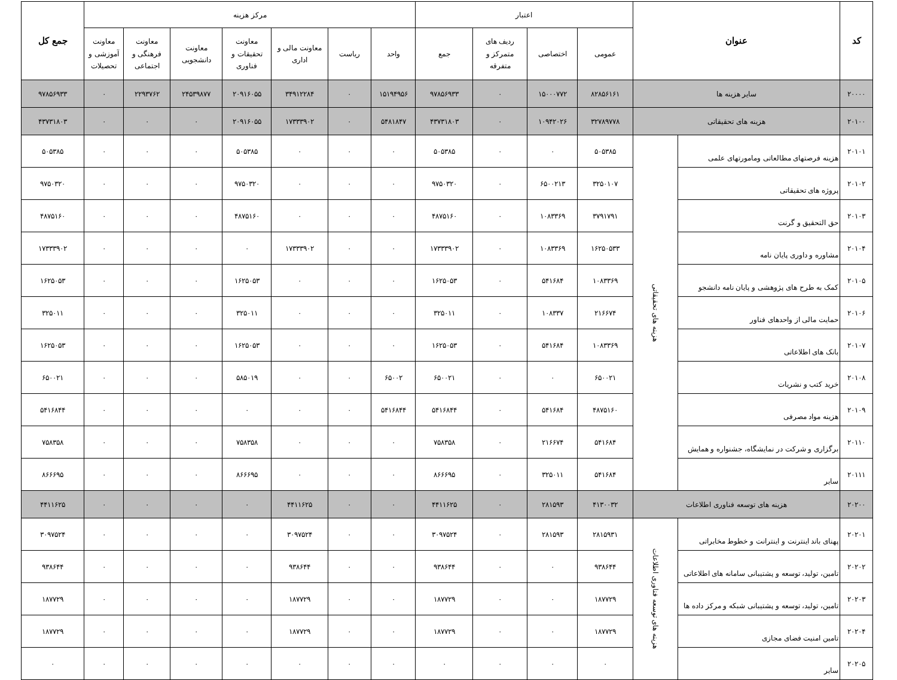| کد | عنوان | | اعتبار | | | | مرکز هزینه | | | | | | | جمع کل |
| --- | --- | --- | --- | --- | --- | --- | --- | --- | --- | --- | --- | --- | --- | --- |
| | | | عمومی | اختصاصی | ردیف های متمرکز و متفرقه | جمع | واحد | ریاست | معاونت مالی و اداری | معاونت تحقیقات و فناوری | معاونت دانشجویی | معاونت فرهنگی و اجتماعی | معاونت آموزشی و تحصیلات | |
| ۲۰۰۰۰ | سایر هزینه ها | | ۸۲۸۵۶۱۶۱ | ۱۵۰۰۰۷۷۲ | ۰ | ۹۷۸۵۶۹۳۳ | ۱۵۱۹۴۹۵۶ | ۰ | ۳۴۹۱۲۲۸۴ | ۲۰۹۱۶۰۵۵ | ۲۴۵۳۹۸۷۷ | ۲۲۹۳۷۶۲ | ۰ | ۹۷۸۵۶۹۳۳ |
| ۲۰۱۰۰ | هزینه های تحقیقاتی | | ۳۲۷۸۹۷۷۸ | ۱۰۹۴۲۰۲۶ | ۰ | ۴۳۷۳۱۸۰۳ | ۵۴۸۱۸۴۷ | ۰ | ۱۷۳۳۳۹۰۲ | ۲۰۹۱۶۰۵۵ | ۰ | ۰ | ۰ | ۴۳۷۳۱۸۰۳ |
| ۲۰۱۰۱ | هزینه فرصتهای مطالعاتی ومامورتهای علمی | هزینه های تحقیقاتی | ۵۰۵۳۸۵ | ۰ | ۰ | ۵۰۵۳۸۵ | ۰ | ۰ | ۰ | ۵۰۵۳۸۵ | ۰ | ۰ | ۰ | ۵۰۵۳۸۵ |
| ۲۰۱۰۲ | پروژه های تحقیقاتی | | ۳۲۵۰۱۰۷ | ۶۵۰۰۲۱۳ | ۰ | ۹۷۵۰۳۲۰ | ۰ | ۰ | ۰ | ۹۷۵۰۳۲۰ | ۰ | ۰ | ۰ | ۹۷۵۰۳۲۰ |
| ۲۰۱۰۳ | حق التحقیق و گرنت | | ۳۷۹۱۷۹۱ | ۱۰۸۳۳۶۹ | ۰ | ۴۸۷۵۱۶۰ | ۰ | ۰ | ۰ | ۴۸۷۵۱۶۰ | ۰ | ۰ | ۰ | ۴۸۷۵۱۶۰ |
| ۲۰۱۰۴ | مشاوره و داوری پایان نامه | | ۱۶۲۵۰۵۳۳ | ۱۰۸۳۳۶۹ | ۰ | ۱۷۳۳۳۹۰۲ | ۰ | ۰ | ۱۷۳۳۳۹۰۲ | ۰ | ۰ | ۰ | ۰ | ۱۷۳۳۳۹۰۲ |
| ۲۰۱۰۵ | کمک به طرح های پژوهشی و پایان نامه دانشجو | | ۱۰۸۳۳۶۹ | ۵۴۱۶۸۴ | ۰ | ۱۶۲۵۰۵۳ | ۰ | ۰ | ۰ | ۱۶۲۵۰۵۳ | ۰ | ۰ | ۰ | ۱۶۲۵۰۵۳ |
| ۲۰۱۰۶ | حمایت مالی از واحدهای فناور | | ۲۱۶۶۷۴ | ۱۰۸۳۳۷ | ۰ | ۳۲۵۰۱۱ | ۰ | ۰ | ۰ | ۳۲۵۰۱۱ | ۰ | ۰ | ۰ | ۳۲۵۰۱۱ |
| ۲۰۱۰۷ | بانک های اطلاعاتی | | ۱۰۸۳۳۶۹ | ۵۴۱۶۸۴ | ۰ | ۱۶۲۵۰۵۳ | ۰ | ۰ | ۰ | ۱۶۲۵۰۵۳ | ۰ | ۰ | ۰ | ۱۶۲۵۰۵۳ |
| ۲۰۱۰۸ | خرید کتب و نشریات | | ۶۵۰۰۲۱ | ۰ | ۰ | ۶۵۰۰۲۱ | ۶۵۰۰۲ | ۰ | ۰ | ۵۸۵۰۱۹ | ۰ | ۰ | ۰ | ۶۵۰۰۲۱ |
| ۲۰۱۰۹ | هزینه مواد مصرفی | | ۴۸۷۵۱۶۰ | ۵۴۱۶۸۴ | ۰ | ۵۴۱۶۸۴۴ | ۵۴۱۶۸۴۴ | ۰ | ۰ | ۰ | ۰ | ۰ | ۰ | ۵۴۱۶۸۴۴ |
| ۲۰۱۱۰ | برگزاری و شرکت در نمایشگاه، جشنواره و همایش | | ۵۴۱۶۸۴ | ۲۱۶۶۷۴ | ۰ | ۷۵۸۳۵۸ | ۰ | ۰ | ۰ | ۷۵۸۳۵۸ | ۰ | ۰ | ۰ | ۷۵۸۳۵۸ |
| ۲۰۱۱۱ | سایر | | ۵۴۱۶۸۴ | ۳۲۵۰۱۱ | ۰ | ۸۶۶۶۹۵ | ۰ | ۰ | ۰ | ۸۶۶۶۹۵ | ۰ | ۰ | ۰ | ۸۶۶۶۹۵ |
| ۲۰۲۰۰ | هزینه های توسعه فناوری اطلاعات | | ۴۱۳۰۰۳۲ | ۲۸۱۵۹۳ | ۰ | ۴۴۱۱۶۲۵ | ۰ | ۰ | ۴۴۱۱۶۲۵ | ۰ | ۰ | ۰ | ۰ | ۴۴۱۱۶۲۵ |
| ۲۰۲۰۱ | پهنای باند اینترنت و اینترانت و خطوط مخابراتی | هزینه های توسعه فناوری اطلاعات | ۲۸۱۵۹۳۱ | ۲۸۱۵۹۳ | ۰ | ۳۰۹۷۵۲۴ | ۰ | ۰ | ۳۰۹۷۵۲۴ | ۰ | ۰ | ۰ | ۰ | ۳۰۹۷۵۲۴ |
| ۲۰۲۰۲ | تامین، تولید، توسعه و پشتیبانی سامانه های اطلاعاتی | | ۹۳۸۶۴۴ | ۰ | ۰ | ۹۳۸۶۴۴ | ۰ | ۰ | ۹۳۸۶۴۴ | ۰ | ۰ | ۰ | ۰ | ۹۳۸۶۴۴ |
| ۲۰۲۰۳ | تامین، تولید، توسعه و پشتیبانی شبکه و مرکز داده ها | | ۱۸۷۷۲۹ | ۰ | ۰ | ۱۸۷۷۲۹ | ۰ | ۰ | ۱۸۷۷۲۹ | ۰ | ۰ | ۰ | ۰ | ۱۸۷۷۲۹ |
| ۲۰۲۰۴ | تامین امنیت فضای مجازی | | ۱۸۷۷۲۹ | ۰ | ۰ | ۱۸۷۷۲۹ | ۰ | ۰ | ۱۸۷۷۲۹ | ۰ | ۰ | ۰ | ۰ | ۱۸۷۷۲۹ |
| ۲۰۲۰۵ | سایر | | ۰ | ۰ | ۰ | ۰ | ۰ | ۰ | ۰ | ۰ | ۰ | ۰ | ۰ | ۰ |